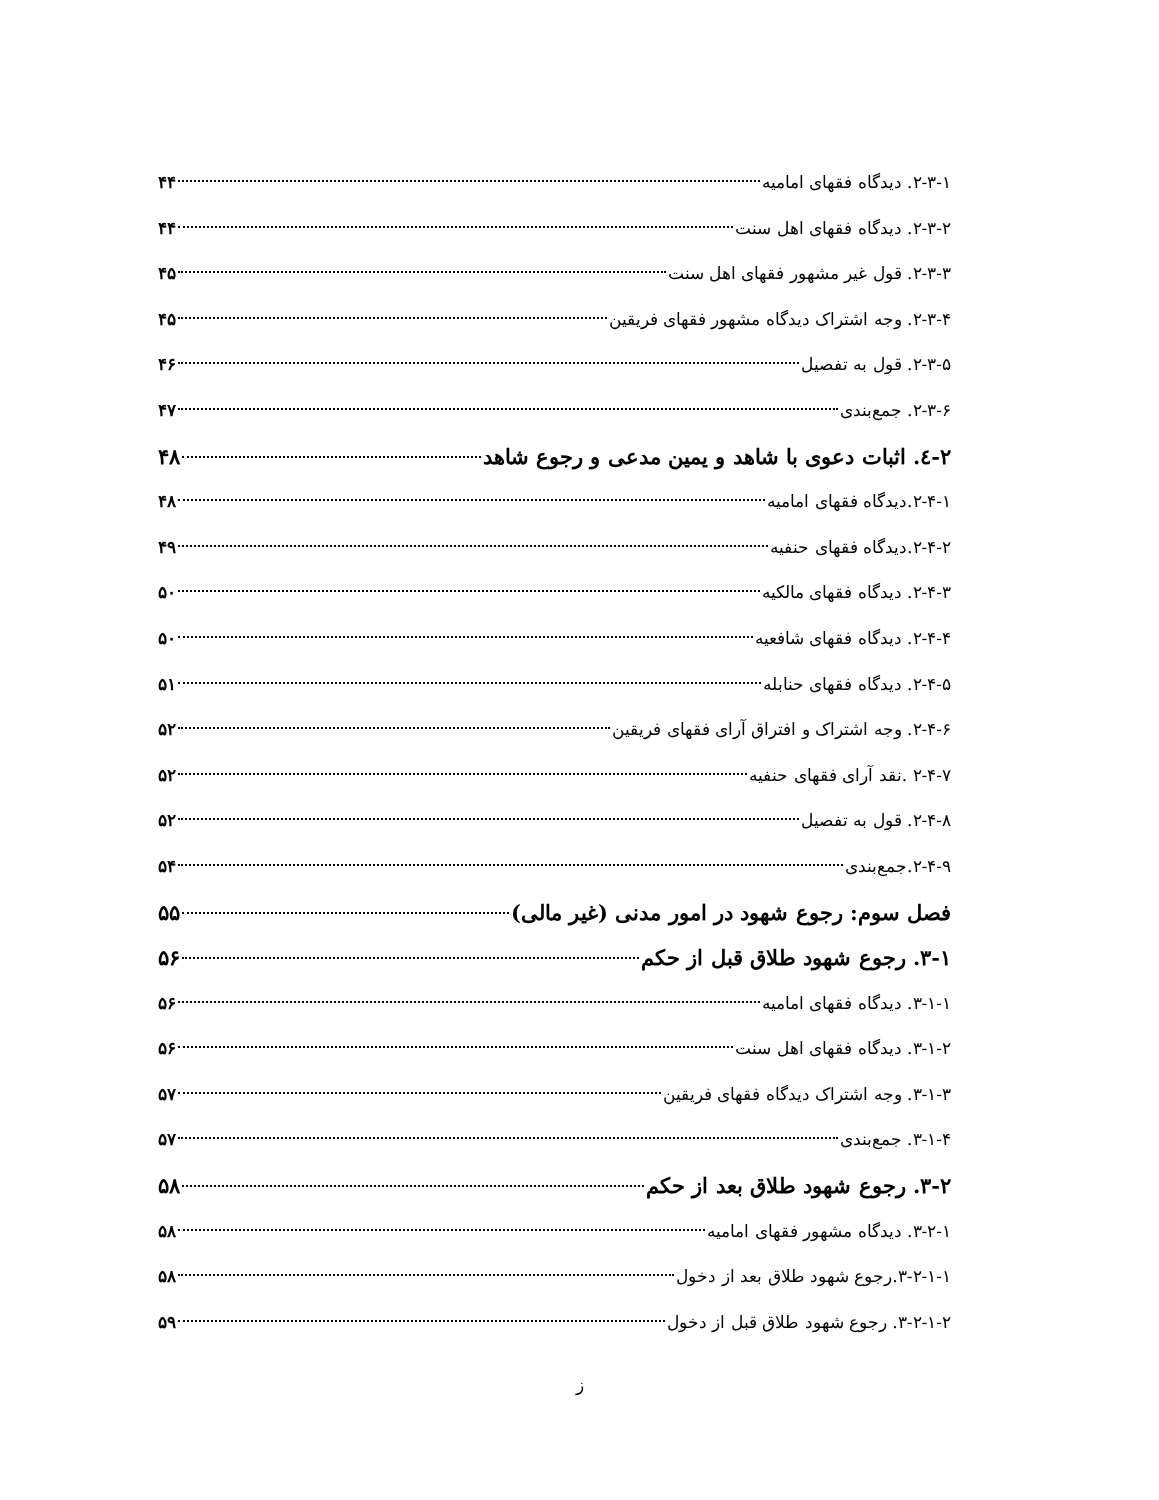۲-۳-۱. دیدگاه فقهای امامیه ۴۴
۲-۳-۲. دیدگاه فقهای اهل سنت ۴۴
۲-۳-۳. قول غیر مشهور فقهای اهل سنت ۴۵
۲-۳-۴. وجه اشتراک دیدگاه مشهور فقهای فریقین ۴۵
۲-۳-۵. قول به تفصیل ۴۶
۲-۳-۶. جمع‌بندی ۴۷
۲-٤. اثبات دعوی با شاهد و یمین مدعی و رجوع شاهد ۴۸
۲-۴-۱.دیدگاه فقهای امامیه ۴۸
۲-۴-۲.دیدگاه فقهای حنفیه ۴۹
۲-۴-۳. دیدگاه فقهای مالکیه ۵۰
۲-۴-۴. دیدگاه فقهای شافعیه ۵۰
۲-۴-۵. دیدگاه فقهای حنابله ۵۱
۲-۴-۶. وجه اشتراک و افتراق آرای فقهای فریقین ۵۲
۲-۴-۷ .نقد آرای فقهای حنفیه ۵۲
۲-۴-۸. قول به تفصیل ۵۲
۲-۴-۹.جمع‌بندی ۵۴
فصل سوم: رجوع شهود در امور مدنی (غیر مالی) ۵۵
۳-۱. رجوع شهود طلاق قبل از حکم ۵۶
۳-۱-۱. دیدگاه فقهای امامیه ۵۶
۳-۱-۲. دیدگاه فقهای اهل سنت ۵۶
۳-۱-۳. وجه اشتراک دیدگاه فقهای فریقین ۵۷
۳-۱-۴. جمع‌بندی ۵۷
۳-۲. رجوع شهود طلاق بعد از حکم ۵۸
۳-۲-۱. دیدگاه مشهور فقهای امامیه ۵۸
۳-۲-۱-۱.رجوع شهود طلاق بعد از دخول ۵۸
۳-۲-۱-۲. رجوع شهود طلاق قبل از دخول ۵۹
ز